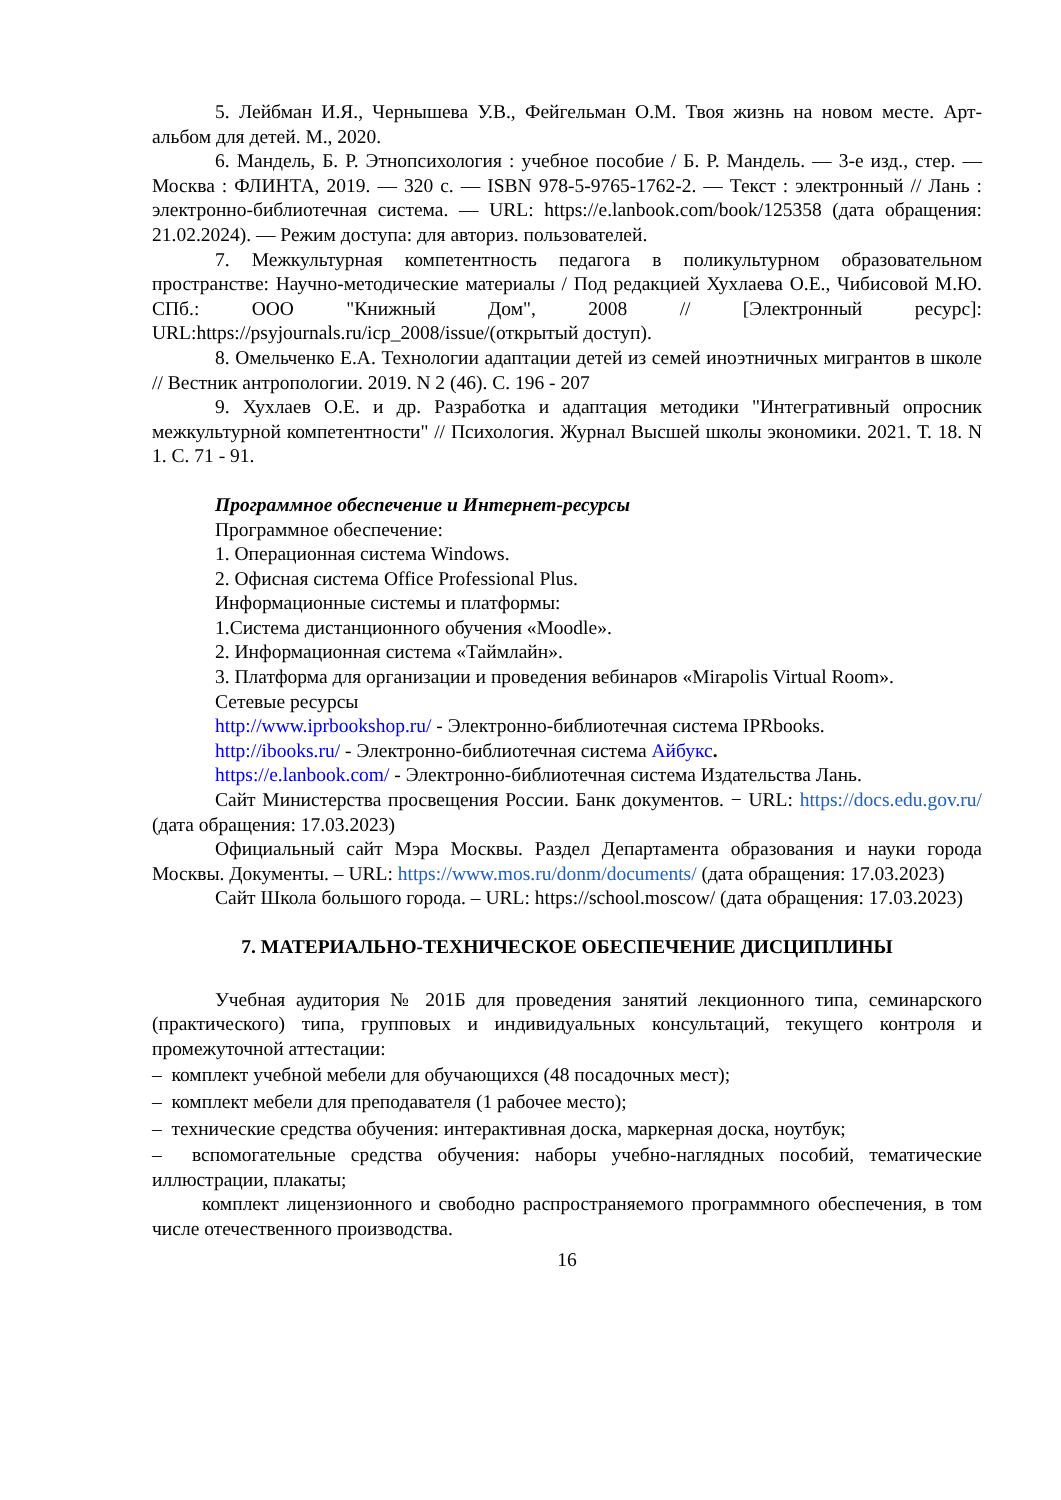5. Лейбман И.Я., Чернышева У.В., Фейгельман О.М. Твоя жизнь на новом месте. Арт-альбом для детей. М., 2020.
6. Мандель, Б. Р. Этнопсихология : учебное пособие / Б. Р. Мандель. — 3-е изд., стер. — Москва : ФЛИНТА, 2019. — 320 с. — ISBN 978-5-9765-1762-2. — Текст : электронный // Лань : электронно-библиотечная система. — URL: https://e.lanbook.com/book/125358 (дата обращения: 21.02.2024). — Режим доступа: для авториз. пользователей.
7. Межкультурная компетентность педагога в поликультурном образовательном пространстве: Научно-методические материалы / Под редакцией Хухлаева О.Е., Чибисовой М.Ю. СПб.: ООО "Книжный Дом", 2008 // [Электронный ресурс]: URL:https://psyjournals.ru/icp_2008/issue/(открытый доступ).
8. Омельченко Е.А. Технологии адаптации детей из семей иноэтничных мигрантов в школе // Вестник антропологии. 2019. N 2 (46). С. 196 - 207
9. Хухлаев О.Е. и др. Разработка и адаптация методики "Интегративный опросник межкультурной компетентности" // Психология. Журнал Высшей школы экономики. 2021. Т. 18. N 1. С. 71 - 91.
Программное обеспечение и Интернет-ресурсы
Программное обеспечение:
1. Операционная система Windows.
2. Офисная система Office Professional Plus.
Информационные системы и платформы:
1.Система дистанционного обучения «Moodle».
2. Информационная система «Таймлайн».
3. Платформа для организации и проведения вебинаров «Mirapolis Virtual Room».
Сетевые ресурсы
http://www.iprbookshop.ru/ - Электронно-библиотечная система IPRbooks.
http://ibooks.ru/ - Электронно-библиотечная система Айбукс.
https://e.lanbook.com/ - Электронно-библиотечная система Издательства Лань.
Сайт Министерства просвещения России. Банк документов. − URL: https://docs.edu.gov.ru/ (дата обращения: 17.03.2023)
Официальный сайт Мэра Москвы. Раздел Департамента образования и науки города Москвы. Документы. – URL: https://www.mos.ru/donm/documents/ (дата обращения: 17.03.2023)
Сайт Школа большого города. – URL: https://school.moscow/ (дата обращения: 17.03.2023)
7. МАТЕРИАЛЬНО-ТЕХНИЧЕСКОЕ ОБЕСПЕЧЕНИЕ ДИСЦИПЛИНЫ
Учебная аудитория № 201Б для проведения занятий лекционного типа, семинарского (практического) типа, групповых и индивидуальных консультаций, текущего контроля и промежуточной аттестации:
– комплект учебной мебели для обучающихся (48 посадочных мест);
– комплект мебели для преподавателя (1 рабочее место);
– технические средства обучения: интерактивная доска, маркерная доска, ноутбук;
– вспомогательные средства обучения: наборы учебно-наглядных пособий, тематические иллюстрации, плакаты;
комплект лицензионного и свободно распространяемого программного обеспечения, в том числе отечественного производства.
16